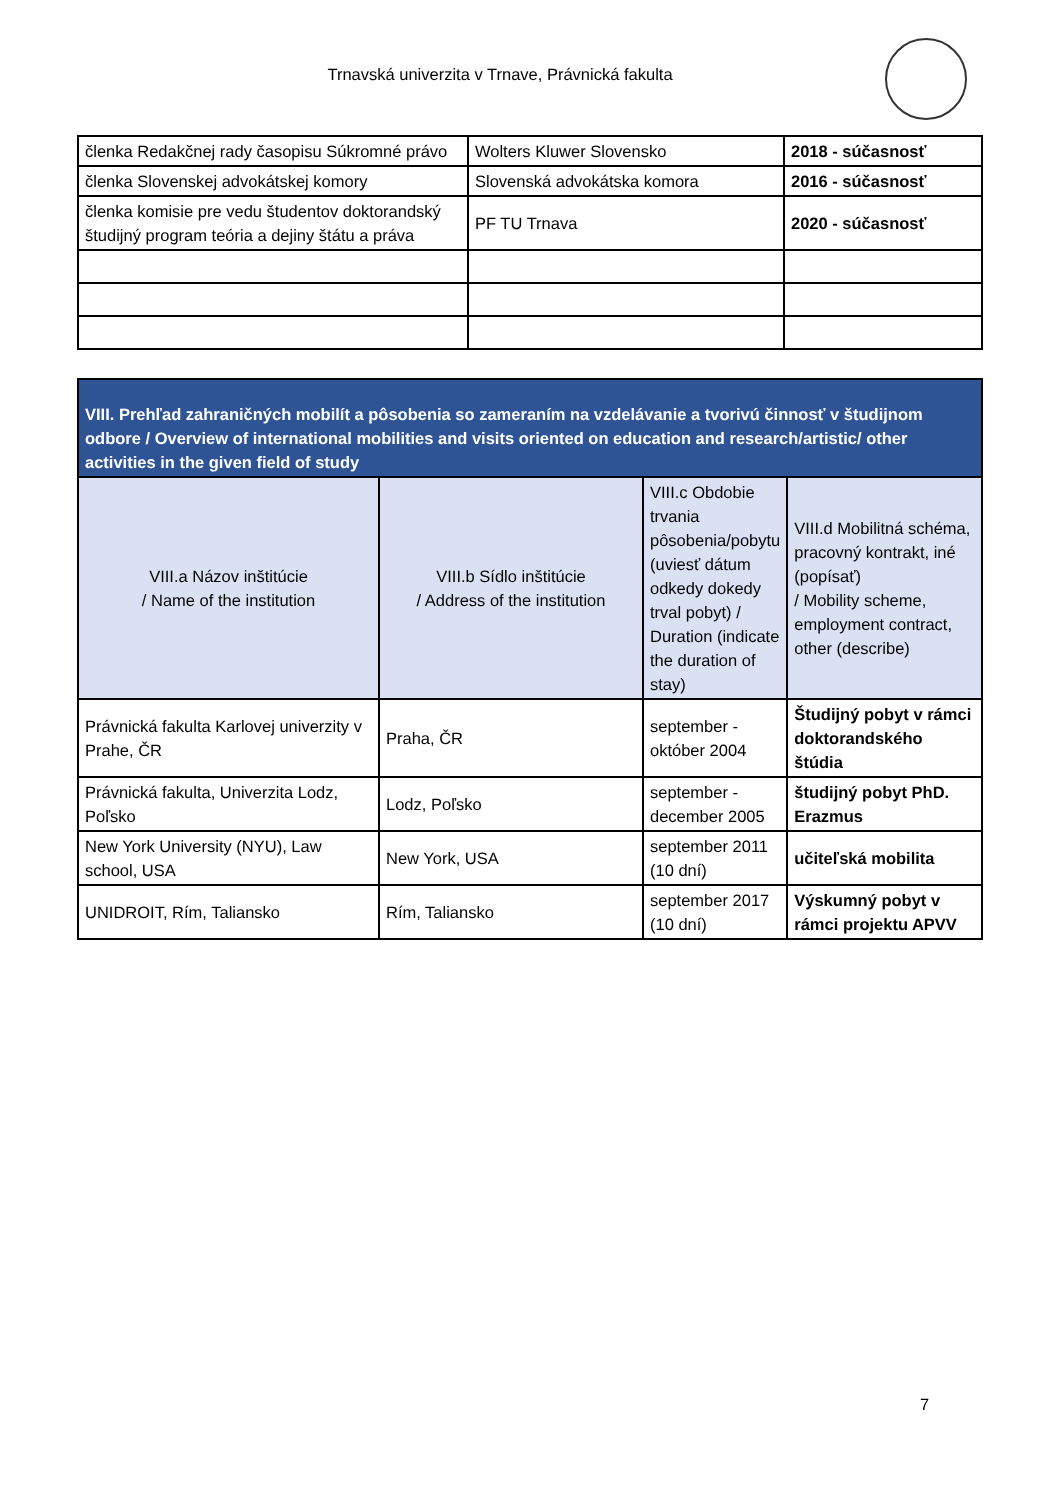Trnavská univerzita v Trnave, Právnická fakulta
| členka Redakčnej rady časopisu Súkromné právo | Wolters Kluwer Slovensko | 2018 - súčasnosť |
| členka Slovenskej advokátskej komory | Slovenská advokátska komora | 2016 - súčasnosť |
| členka komisie pre vedu študentov doktorandský študijný program teória a dejiny štátu a práva | PF TU Trnava | 2020 - súčasnosť |
| VIII. Prehľad zahraničných mobilít a pôsobenia so zameraním na vzdelávanie a tvorivú činnosť v študijnom odbore / Overview of international mobilities and visits oriented on education and research/artistic/ other activities in the given field of study | | | |
| --- | --- | --- | --- |
| VIII.a Názov inštitúcie / Name of the institution | VIII.b Sídlo inštitúcie / Address of the institution | VIII.c Obdobie trvania pôsobenia/pobytu (uviesť dátum odkedy dokedy trval pobyt) / Duration (indicate the duration of stay) | VIII.d Mobilitná schéma, pracovný kontrakt, iné (popísať) / Mobility scheme, employment contract, other (describe) |
| Právnická fakulta Karlovej univerzity v Prahe, ČR | Praha, ČR | september - október 2004 | Študijný pobyt v rámci doktorandského štúdia |
| Právnická fakulta, Univerzita Lodz, Poľsko | Lodz, Poľsko | september - december 2005 | študijný pobyt PhD. Erazmus |
| New York University (NYU), Law school, USA | New York, USA | september 2011 (10 dní) | učiteľská mobilita |
| UNIDROIT, Rím, Taliansko | Rím, Taliansko | september 2017 (10 dní) | Výskumný pobyt v rámci projektu APVV |
7